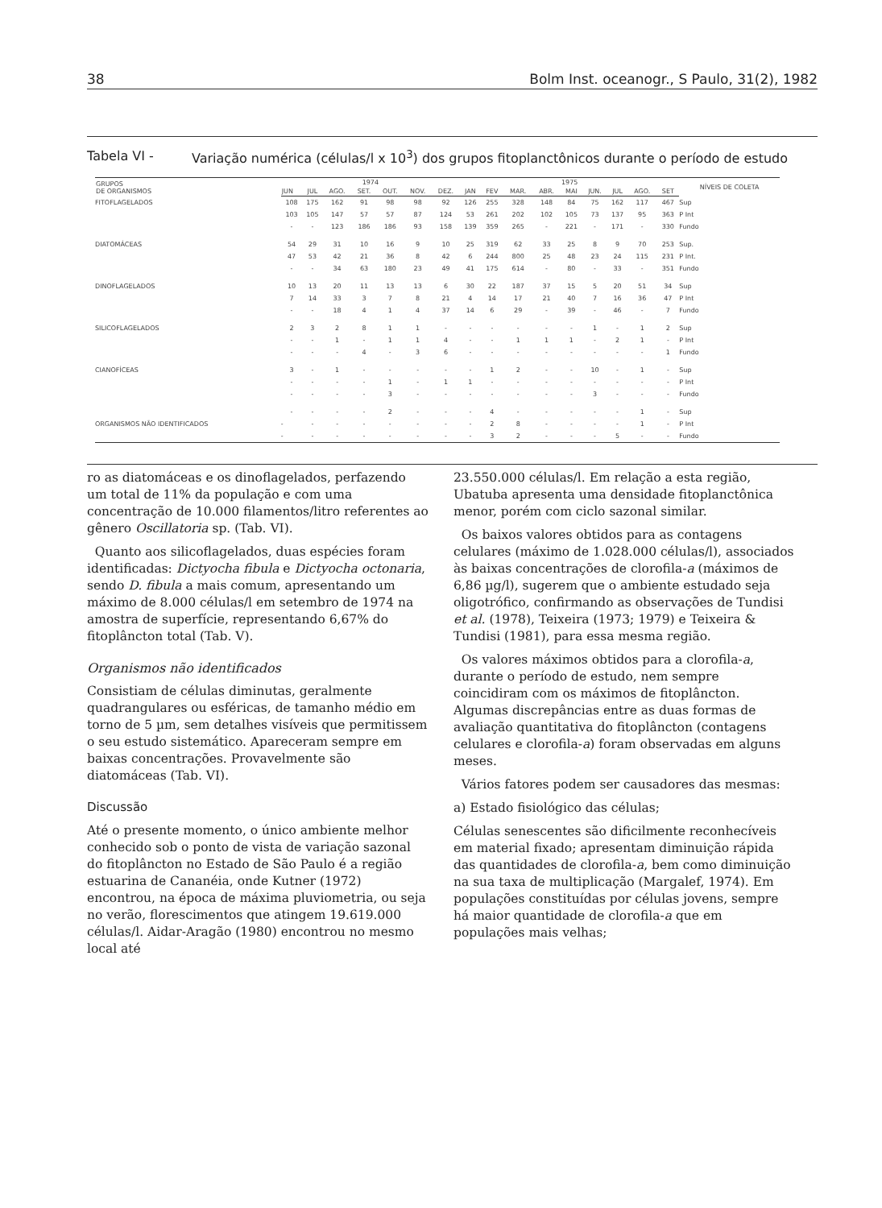38 Bolm Inst. oceanogr., S Paulo, 31(2), 1982
Tabela VI - Variação numérica (células/l x 10<sup>3</sup>) dos grupos fitoplanctônicos durante o período de estudo
| GRUPOS DE ORGANISMOS | 1974 | | | | | | | 1975 | | | | | | | | | NÍVEIS DE COLETA |
| --- | --- | --- | --- | --- | --- | --- | --- | --- | --- | --- | --- | --- | --- | --- | --- | --- | --- |
| | JUN | JUL | AGO. | SET. | OUT. | NOV. | DEZ. | JAN | FEV | MAR. | ABR. | MAI | JUN. | JUL | AGO. | SET | |
| FITOFLAGELADOS | 108 | 175 | 162 | 91 | 98 | 98 | 92 | 126 | 255 | 328 | 148 | 84 | 75 | 162 | 117 | 467 | Sup |
| | 103 | 105 | 147 | 57 | 57 | 87 | 124 | 53 | 261 | 202 | 102 | 105 | 73 | 137 | 95 | 363 | P Int |
| | - | - | 123 | 186 | 186 | 93 | 158 | 139 | 359 | 265 | - | 221 | - | 171 | - | 330 | Fundo |
| DIATOMÁCEAS | 54 | 29 | 31 | 10 | 16 | 9 | 10 | 25 | 319 | 62 | 33 | 25 | 8 | 9 | 70 | 253 | Sup. |
| | 47 | 53 | 42 | 21 | 36 | 8 | 42 | 6 | 244 | 800 | 25 | 48 | 23 | 24 | 115 | 231 | P Int. |
| | - | - | 34 | 63 | 180 | 23 | 49 | 41 | 175 | 614 | - | 80 | - | 33 | - | 351 | Fundo |
| DINOFLAGELADOS | 10 | 13 | 20 | 11 | 13 | 13 | 6 | 30 | 22 | 187 | 37 | 15 | 5 | 20 | 51 | 34 | Sup |
| | 7 | 14 | 33 | 3 | 7 | 8 | 21 | 4 | 14 | 17 | 21 | 40 | 7 | 16 | 36 | 47 | P Int |
| | - | - | 18 | 4 | 1 | 4 | 37 | 14 | 6 | 29 | - | 39 | - | 46 | - | 7 | Fundo |
| SILICOFLAGELADOS | 2 | 3 | 2 | 8 | 1 | 1 | - | - | - | - | - | - | 1 | - | 1 | 2 | Sup |
| | - | - | 1 | - | 1 | 1 | 4 | - | - | 1 | 1 | 1 | - | 2 | 1 | - | P Int |
| | - | - | - | 4 | - | 3 | 6 | - | - | - | - | - | - | - | - | 1 | Fundo |
| CIANOFÍCEAS | 3 | - | 1 | - | - | - | - | - | 1 | 2 | - | - | 10 | - | 1 | - | Sup |
| | - | - | - | - | 1 | - | 1 | 1 | - | - | - | - | - | - | - | - | P Int |
| | - | - | - | - | 3 | - | - | - | - | - | - | - | 3 | - | - | - | Fundo |
| ORGANISMOS NÃO IDENTIFICADOS | - | - | - | - | 2 | - | - | - | 4 | - | - | - | - | - | 1 | - | Sup |
| | - | - | - | - | - | - | - | - | 2 | 8 | - | - | - | - | 1 | - | P Int |
| | - | - | - | - | - | - | - | - | 3 | 2 | - | - | - | 5 | - | - | Fundo |
ro as diatomáceas e os dinoflagelados, perfazendo um total de 11% da população e com uma concentração de 10.000 filamentos/litro referentes ao gênero Oscillatoria sp. (Tab. VI).
Quanto aos silicoflagelados, duas espécies foram identificadas: Dictyocha fibula e Dictyocha octonaria, sendo D. fibula a mais comum, apresentando um máximo de 8.000 células/l em setembro de 1974 na amostra de superfície, representando 6,67% do fitoplâncton total (Tab. V).
Organismos não identificados
Consistiam de células diminutas, geralmente quadrangulares ou esféricas, de tamanho médio em torno de 5 µm, sem detalhes visíveis que permitissem o seu estudo sistemático. Apareceram sempre em baixas concentrações. Provavelmente são diatomáceas (Tab. VI).
Discussão
Até o presente momento, o único ambiente melhor conhecido sob o ponto de vista de variação sazonal do fitoplâncton no Estado de São Paulo é a região estuarina de Cananéia, onde Kutner (1972) encontrou, na época de máxima pluviometria, ou seja no verão, florescimentos que atingem 19.619.000 células/l. Aidar-Aragão (1980) encontrou no mesmo local até
23.550.000 células/l. Em relação a esta região, Ubatuba apresenta uma densidade fitoplanctônica menor, porém com ciclo sazonal similar.
Os baixos valores obtidos para as contagens celulares (máximo de 1.028.000 células/l), associados às baixas concentrações de clorofila-a (máximos de 6,86 µg/l), sugerem que o ambiente estudado seja oligotrófico, confirmando as observações de Tundisi et al. (1978), Teixeira (1973; 1979) e Teixeira & Tundisi (1981), para essa mesma região.
Os valores máximos obtidos para a clorofila-a, durante o período de estudo, nem sempre coincidiram com os máximos de fitoplâncton. Algumas discrepâncias entre as duas formas de avaliação quantitativa do fitoplâncton (contagens celulares e clorofila-a) foram observadas em alguns meses.
Vários fatores podem ser causadores das mesmas:
a) Estado fisiológico das células;
Células senescentes são dificilmente reconhecíveis em material fixado; apresentam diminuição rápida das quantidades de clorofila-a, bem como diminuição na sua taxa de multiplicação (Margalef, 1974). Em populações constituídas por células jovens, sempre há maior quantidade de clorofila-a que em populações mais velhas;